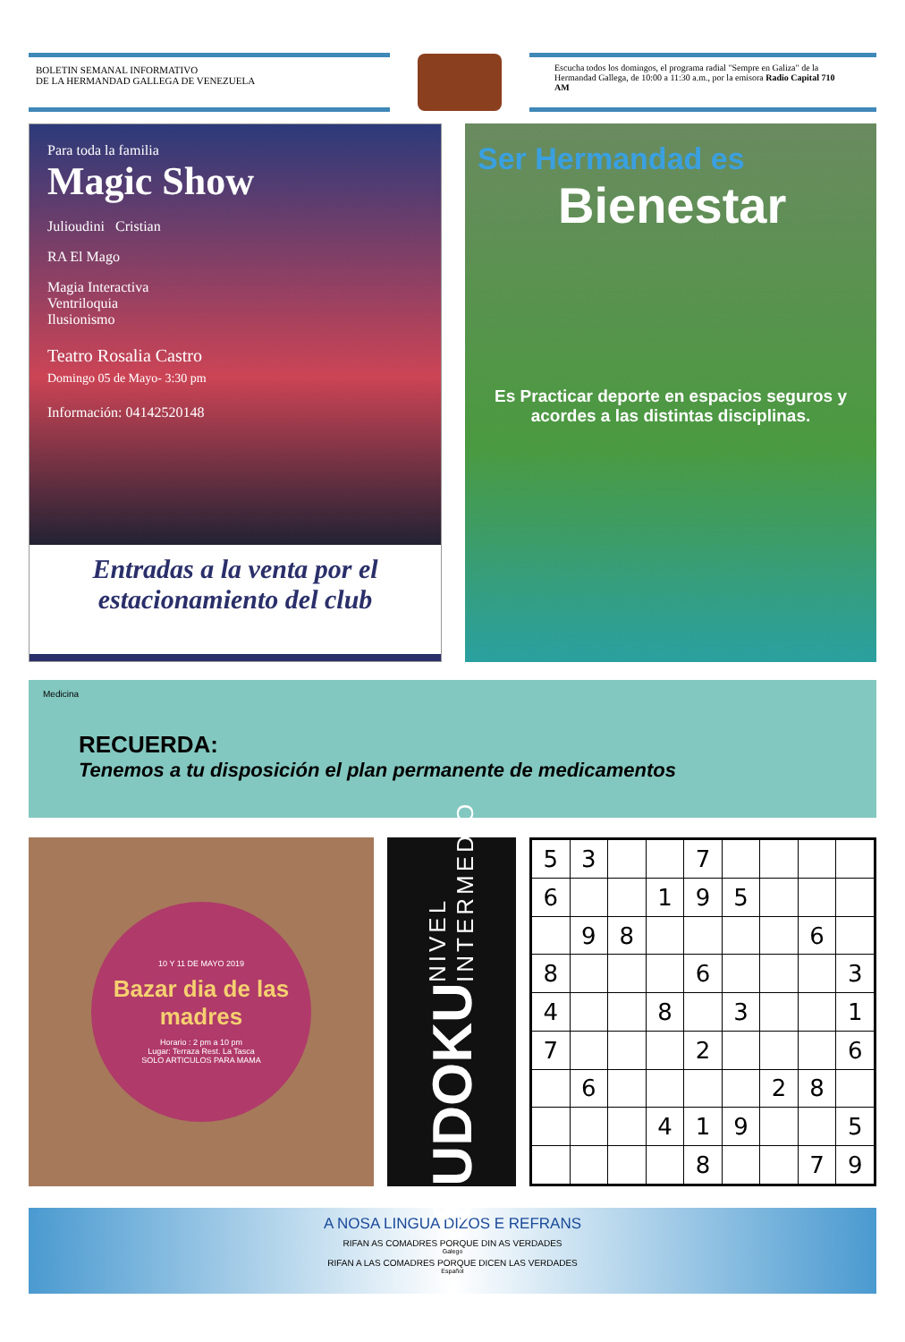BOLETIN SEMANAL INFORMATIVO
DE LA HERMANDAD GALLEGA DE VENEZUELA
Escucha todos los domingos, el programa radial "Sempre en Galiza" de la Hermandad Gallega, de 10:00 a 11:30 a.m., por la emisora Radio Capital 710 AM
Para toda la familia
Magic Show
Julioudini Cristian
RA El Mago
Magia Interactiva
Ventriloquia
Ilusionismo
Teatro Rosalia Castro
Domingo 05 de Mayo- 3:30 pm
Información: 04142520148
Entradas a la venta por el estacionamiento del club
Ser Hermandad es
Bienestar
Es Practicar deporte en espacios seguros y acordes a las distintas disciplinas.
Medicina
RECUERDA:
Tenemos a tu disposición el plan permanente de medicamentos
10 Y 11 DE MAYO 2019
Bazar dia de las madres
Horario : 2 pm a 10 pm
Lugar: Terraza Rest. La Tasca
SOLO ARTICULOS PARA MAMA
SUDOKU NIVEL INTERMEDIO
| 5 | 3 | | | 7 | | | | |
| 6 | | | 1 | 9 | 5 | | | |
| | 9 | 8 | | | | | 6 | |
| 8 | | | | 6 | | | | 3 |
| 4 | | | 8 | | 3 | | | 1 |
| 7 | | | | 2 | | | | 6 |
| | 6 | | | | | 2 | 8 | |
| | | | 4 | 1 | 9 | | | 5 |
| | | | | 8 | | | 7 | 9 |
A NOSA LINGUA DIZOS E REFRANS
RIFAN AS COMADRES PORQUE DIN AS VERDADES
Galego
RIFAN A LAS COMADRES PORQUE DICEN LAS VERDADES
Español